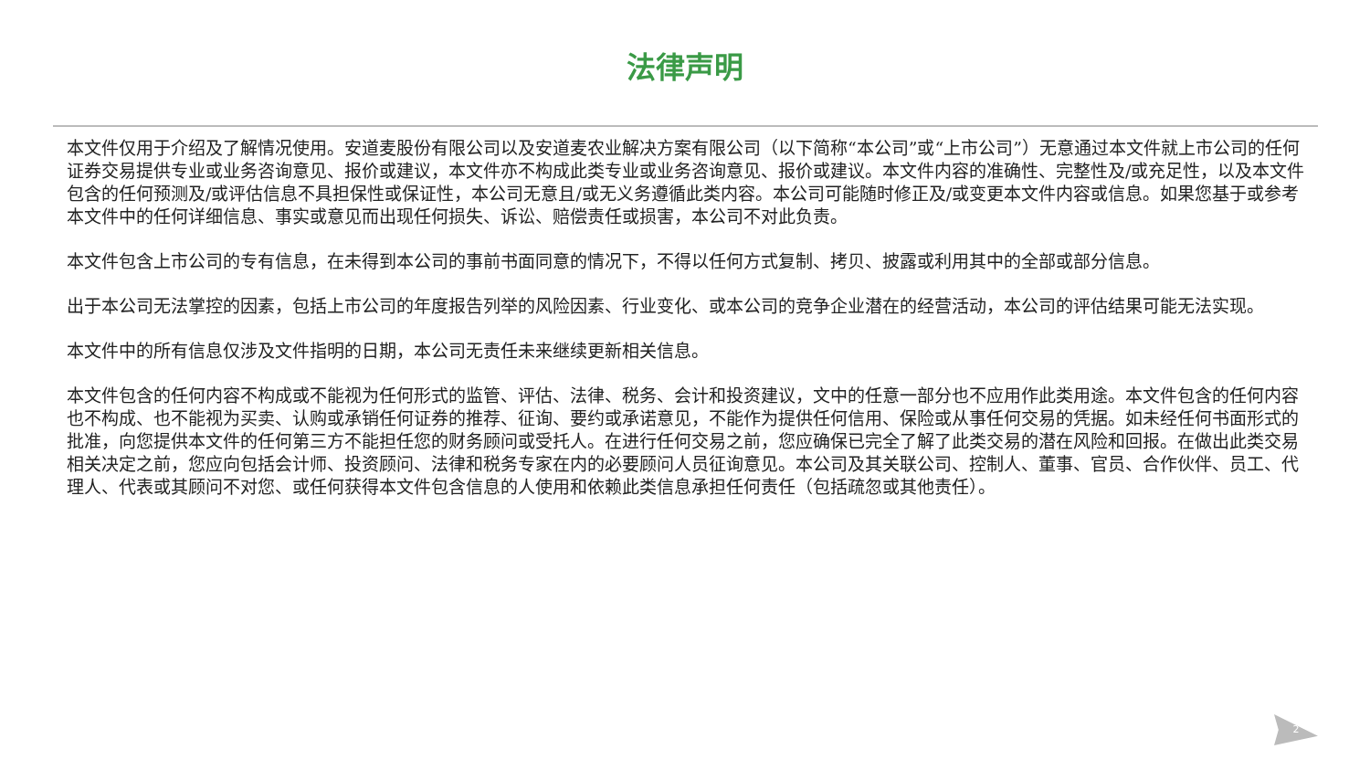法律声明
本文件仅用于介绍及了解情况使用。安道麦股份有限公司以及安道麦农业解决方案有限公司（以下简称“本公司”或“上市公司”）无意通过本文件就上市公司的任何证券交易提供专业或业务咨询意见、报价或建议，本文件亦不构成此类专业或业务咨询意见、报价或建议。本文件内容的准确性、完整性及/或充足性，以及本文件包含的任何预测及/或评估信息不具担保性或保证性，本公司无意且/或无义务遵循此类内容。本公司可能随时修正及/或变更本文件内容或信息。如果您基于或参考本文件中的任何详细信息、事实或意见而出现任何损失、诉讼、赔偿责任或损害，本公司不对此负责。
本文件包含上市公司的专有信息，在未得到本公司的事前书面同意的情况下，不得以任何方式复制、拷贝、披露或利用其中的全部或部分信息。
出于本公司无法掌控的因素，包括上市公司的年度报告列举的风险因素、行业变化、或本公司的竞争企业潜在的经营活动，本公司的评估结果可能无法实现。
本文件中的所有信息仅涉及文件指明的日期，本公司无责任未来继续更新相关信息。
本文件包含的任何内容不构成或不能视为任何形式的监管、评估、法律、税务、会计和投资建议，文中的任意一部分也不应用作此类用途。本文件包含的任何内容也不构成、也不能视为买卖、认购或承销任何证券的推荐、征询、要约或承诺意见，不能作为提供任何信用、保险或从事任何交易的凭据。如未经任何书面形式的批准，向您提供本文件的任何第三方不能担任您的财务顾问或受托人。在进行任何交易之前，您应确保已完全了解了此类交易的潜在风险和回报。在做出此类交易相关决定之前，您应向包括会计师、投资顾问、法律和税务专家在内的必要顾问人员征询意见。本公司及其关联公司、控制人、董事、官员、合作伙伴、员工、代理人、代表或其顾问不对您、或任何获得本文件包含信息的人使用和依赖此类信息承担任何责任（包括疏忽或其他责任）。
2